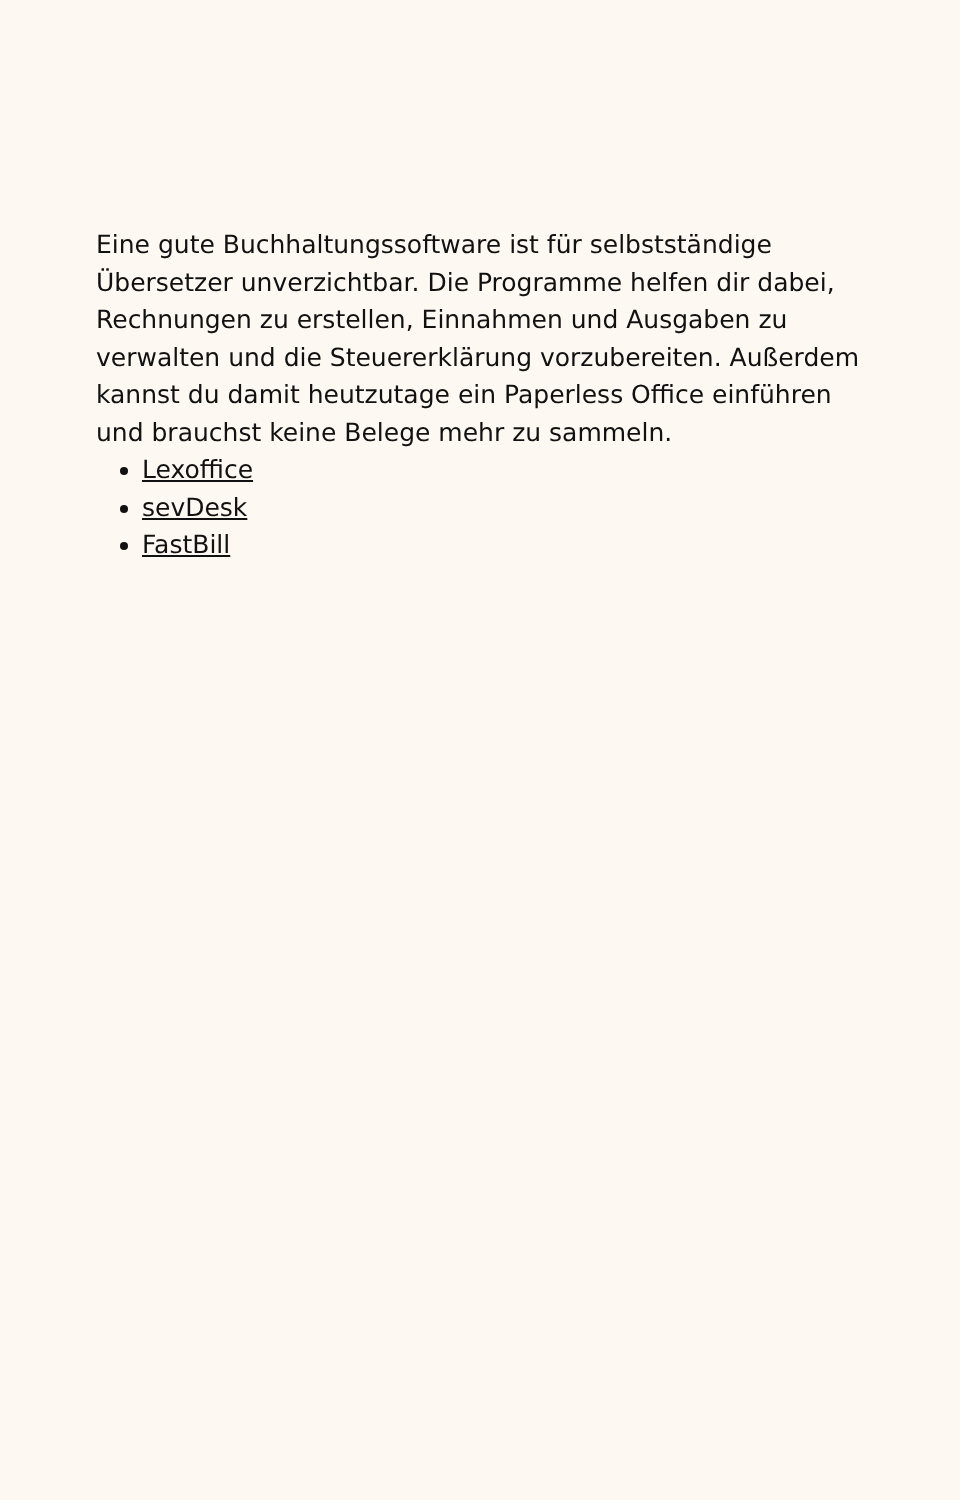Eine gute Buchhaltungssoftware ist für selbstständige Übersetzer unverzichtbar. Die Programme helfen dir dabei, Rechnungen zu erstellen, Einnahmen und Ausgaben zu verwalten und die Steuererklärung vorzubereiten. Außerdem kannst du damit heutzutage ein Paperless Office einführen und brauchst keine Belege mehr zu sammeln.
Lexoffice
sevDesk
FastBill